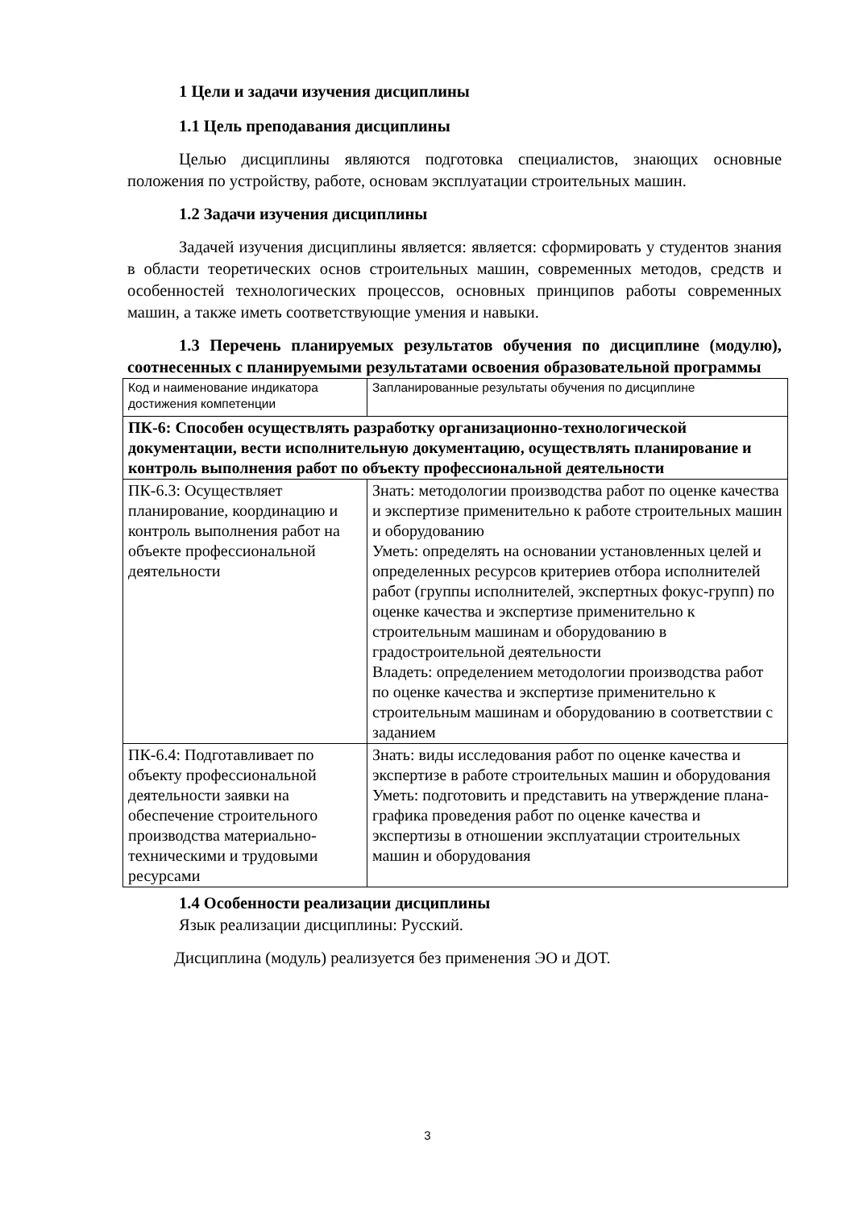1 Цели и задачи изучения дисциплины
1.1 Цель преподавания дисциплины
Целью дисциплины являются подготовка специалистов, знающих основные положения по устройству, работе, основам эксплуатации строительных машин.
1.2 Задачи изучения дисциплины
Задачей изучения дисциплины является: является: сформировать у студентов знания в области теоретических основ строительных машин, современных методов, средств и особенностей технологических процессов, основных принципов работы современных машин, а также иметь соответствующие умения и навыки.
1.3 Перечень планируемых результатов обучения по дисциплине (модулю), соотнесенных с планируемыми результатами освоения образовательной программы
| Код и наименование индикатора достижения компетенции | Запланированные результаты обучения по дисциплине |
| ПК-6: Способен осуществлять разработку организационно-технологической документации, вести исполнительную документацию, осуществлять планирование и контроль выполнения работ по объекту профессиональной деятельности | |
| ПК-6.3: Осуществляет планирование, координацию и контроль выполнения работ на объекте профессиональной деятельности | Знать: методологии производства работ по оценке качества и экспертизе применительно к работе строительных машин и оборудованию Уметь: определять на основании установленных целей и определенных ресурсов критериев отбора исполнителей работ (группы исполнителей, экспертных фокус-групп) по оценке качества и экспертизе применительно к строительным машинам и оборудованию в градостроительной деятельности Владеть: определением методологии производства работ по оценке качества и экспертизе применительно к строительным машинам и оборудованию в соответствии с заданием |
| ПК-6.4: Подготавливает по объекту профессиональной деятельности заявки на обеспечение строительного производства материально-техническими и трудовыми ресурсами | Знать: виды исследования работ по оценке качества и экспертизе в работе строительных машин и оборудования Уметь: подготовить и представить на утверждение плана-графика проведения работ по оценке качества и экспертизы в отношении эксплуатации строительных машин и оборудования |
1.4 Особенности реализации дисциплины
Язык реализации дисциплины: Русский.
Дисциплина (модуль) реализуется без применения ЭО и ДОТ.
3